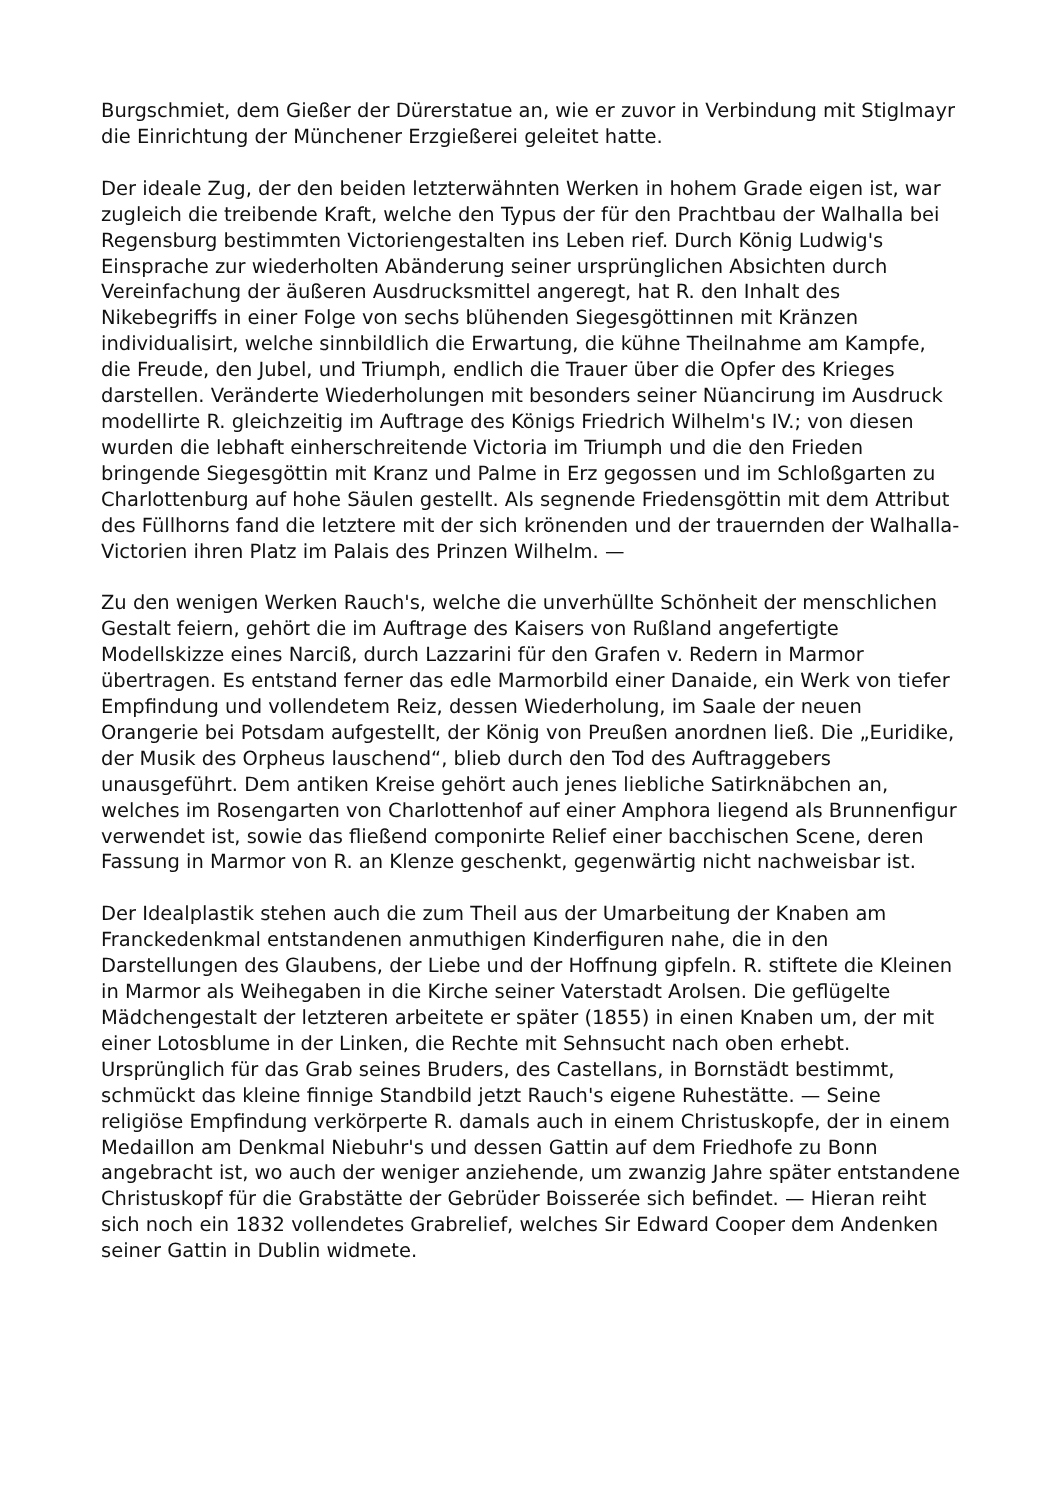Burgschmiet, dem Gießer der Dürerstatue an, wie er zuvor in Verbindung mit Stiglmayr die Einrichtung der Münchener Erzgießerei geleitet hatte.
Der ideale Zug, der den beiden letzterwähnten Werken in hohem Grade eigen ist, war zugleich die treibende Kraft, welche den Typus der für den Prachtbau der Walhalla bei Regensburg bestimmten Victoriengestalten ins Leben rief. Durch König Ludwig's Einsprache zur wiederholten Abänderung seiner ursprünglichen Absichten durch Vereinfachung der äußeren Ausdrucksmittel angeregt, hat R. den Inhalt des Nikebegriffs in einer Folge von sechs blühenden Siegesgöttinnen mit Kränzen individualisirt, welche sinnbildlich die Erwartung, die kühne Theilnahme am Kampfe, die Freude, den Jubel, und Triumph, endlich die Trauer über die Opfer des Krieges darstellen. Veränderte Wiederholungen mit besonders seiner Nüancirung im Ausdruck modellirte R. gleichzeitig im Auftrage des Königs Friedrich Wilhelm's IV.; von diesen wurden die lebhaft einherschreitende Victoria im Triumph und die den Frieden bringende Siegesgöttin mit Kranz und Palme in Erz gegossen und im Schloßgarten zu Charlottenburg auf hohe Säulen gestellt. Als segnende Friedensgöttin mit dem Attribut des Füllhorns fand die letztere mit der sich krönenden und der trauernden der Walhalla-Victorien ihren Platz im Palais des Prinzen Wilhelm. —
Zu den wenigen Werken Rauch's, welche die unverhüllte Schönheit der menschlichen Gestalt feiern, gehört die im Auftrage des Kaisers von Rußland angefertigte Modellskizze eines Narciß, durch Lazzarini für den Grafen v. Redern in Marmor übertragen. Es entstand ferner das edle Marmorbild einer Danaide, ein Werk von tiefer Empfindung und vollendetem Reiz, dessen Wiederholung, im Saale der neuen Orangerie bei Potsdam aufgestellt, der König von Preußen anordnen ließ. Die „Euridike, der Musik des Orpheus lauschend“, blieb durch den Tod des Auftraggebers unausgeführt. Dem antiken Kreise gehört auch jenes liebliche Satirknäbchen an, welches im Rosengarten von Charlottenhof auf einer Amphora liegend als Brunnenfigur verwendet ist, sowie das fließend componirte Relief einer bacchischen Scene, deren Fassung in Marmor von R. an Klenze geschenkt, gegenwärtig nicht nachweisbar ist.
Der Idealplastik stehen auch die zum Theil aus der Umarbeitung der Knaben am Franckedenkmal entstandenen anmuthigen Kinderfiguren nahe, die in den Darstellungen des Glaubens, der Liebe und der Hoffnung gipfeln. R. stiftete die Kleinen in Marmor als Weihegaben in die Kirche seiner Vaterstadt Arolsen. Die geflügelte Mädchengestalt der letzteren arbeitete er später (1855) in einen Knaben um, der mit einer Lotosblume in der Linken, die Rechte mit Sehnsucht nach oben erhebt. Ursprünglich für das Grab seines Bruders, des Castellans, in Bornstädt bestimmt, schmückt das kleine finnige Standbild jetzt Rauch's eigene Ruhestätte. — Seine religiöse Empfindung verkörperte R. damals auch in einem Christuskopfe, der in einem Medaillon am Denkmal Niebuhr's und dessen Gattin auf dem Friedhofe zu Bonn angebracht ist, wo auch der weniger anziehende, um zwanzig Jahre später entstandene Christuskopf für die Grabstätte der Gebrüder Boisserée sich befindet. — Hieran reiht sich noch ein 1832 vollendetes Grabrelief, welches Sir Edward Cooper dem Andenken seiner Gattin in Dublin widmete.